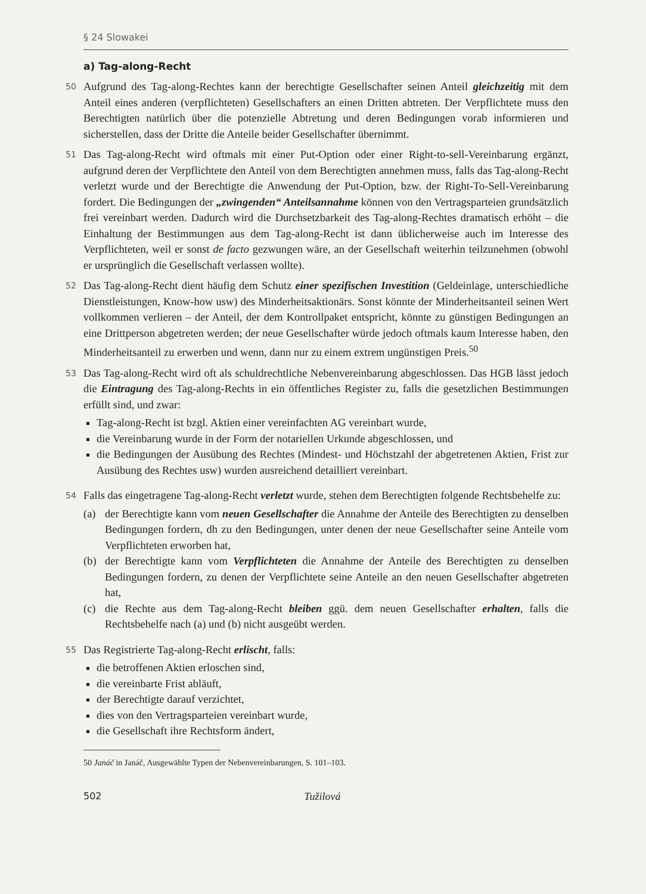§ 24 Slowakei
a) Tag-along-Recht
50
Aufgrund des Tag-along-Rechtes kann der berechtigte Gesellschafter seinen Anteil gleichzeitig mit dem Anteil eines anderen (verpflichteten) Gesellschafters an einen Dritten abtreten. Der Verpflichtete muss den Berechtigten natürlich über die potenzielle Abtretung und deren Bedingungen vorab informieren und sicherstellen, dass der Dritte die Anteile beider Gesellschafter übernimmt.
51
Das Tag-along-Recht wird oftmals mit einer Put-Option oder einer Right-to-sell-Vereinbarung ergänzt, aufgrund deren der Verpflichtete den Anteil von dem Berechtigten annehmen muss, falls das Tag-along-Recht verletzt wurde und der Berechtigte die Anwendung der Put-Option, bzw. der Right-To-Sell-Vereinbarung fordert. Die Bedingungen der „zwingenden“ Anteilsannahme können von den Vertragsparteien grundsätzlich frei vereinbart werden. Dadurch wird die Durchsetzbarkeit des Tag-along-Rechtes dramatisch erhöht – die Einhaltung der Bestimmungen aus dem Tag-along-Recht ist dann üblicherweise auch im Interesse des Verpflichteten, weil er sonst de facto gezwungen wäre, an der Gesellschaft weiterhin teilzunehmen (obwohl er ursprünglich die Gesellschaft verlassen wollte).
52
Das Tag-along-Recht dient häufig dem Schutz einer spezifischen Investition (Geldeinlage, unterschiedliche Dienstleistungen, Know-how usw) des Minderheitsaktionärs. Sonst könnte der Minderheitsanteil seinen Wert vollkommen verlieren – der Anteil, der dem Kontrollpaket entspricht, könnte zu günstigen Bedingungen an eine Drittperson abgetreten werden; der neue Gesellschafter würde jedoch oftmals kaum Interesse haben, den Minderheitsanteil zu erwerben und wenn, dann nur zu einem extrem ungünstigen Preis.<sup>50</sup>
53
Das Tag-along-Recht wird oft als schuldrechtliche Nebenvereinbarung abgeschlossen. Das HGB lässt jedoch die Eintragung des Tag-along-Rechts in ein öffentliches Register zu, falls die gesetzlichen Bestimmungen erfüllt sind, und zwar:
Tag-along-Recht ist bzgl. Aktien einer vereinfachten AG vereinbart wurde,
die Vereinbarung wurde in der Form der notariellen Urkunde abgeschlossen, und
die Bedingungen der Ausübung des Rechtes (Mindest- und Höchstzahl der abgetretenen Aktien, Frist zur Ausübung des Rechtes usw) wurden ausreichend detailliert vereinbart.
54
Falls das eingetragene Tag-along-Recht verletzt wurde, stehen dem Berechtigten folgende Rechtsbehelfe zu:
(a) der Berechtigte kann vom neuen Gesellschafter die Annahme der Anteile des Berechtigten zu denselben Bedingungen fordern, dh zu den Bedingungen, unter denen der neue Gesellschafter seine Anteile vom Verpflichteten erworben hat,
(b) der Berechtigte kann vom Verpflichteten die Annahme der Anteile des Berechtigten zu denselben Bedingungen fordern, zu denen der Verpflichtete seine Anteile an den neuen Gesellschafter abgetreten hat,
(c) die Rechte aus dem Tag-along-Recht bleiben ggü. dem neuen Gesellschafter erhalten, falls die Rechtsbehelfe nach (a) und (b) nicht ausgeübt werden.
55
Das Registrierte Tag-along-Recht erlischt, falls:
die betroffenen Aktien erloschen sind,
die vereinbarte Frist abläuft,
der Berechtigte darauf verzichtet,
dies von den Vertragsparteien vereinbart wurde,
die Gesellschaft ihre Rechtsform ändert,
50 Janáč in Janáč, Ausgewählte Typen der Nebenvereinbarungen, S. 101–103.
502 Tužilová